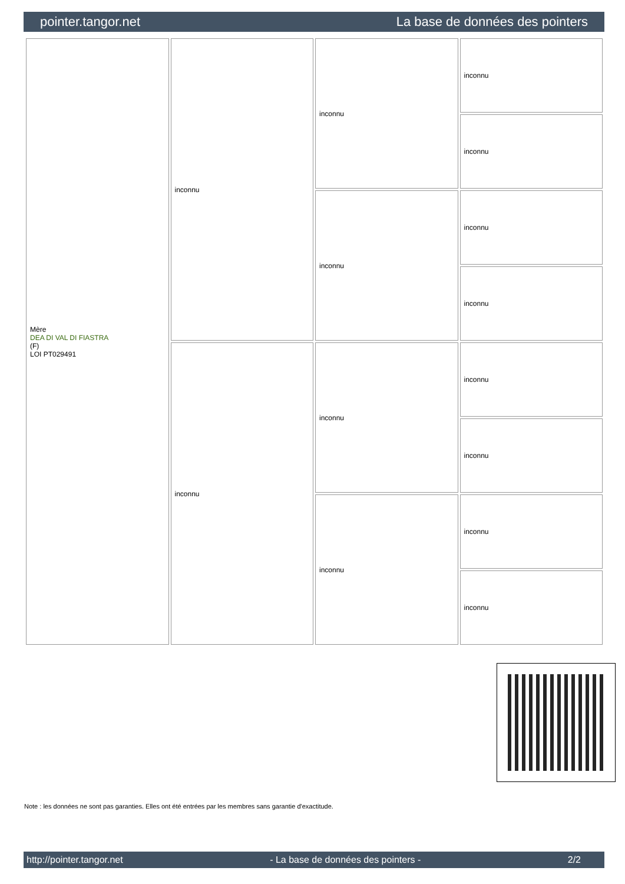pointer.tangor.net La base de données des pointers
| Mère DEA DI VAL DI FIASTRA (F) LOI PT029491 | inconnu | inconnu | inconnu |
| | | | inconnu |
| | | inconnu | inconnu |
| | | | inconnu |
| | inconnu | inconnu | inconnu |
| | | | inconnu |
| | | inconnu | inconnu |
| | | | inconnu |
Note : les données ne sont pas garanties. Elles ont été entrées par les membres sans garantie d'exactitude.
http://pointer.tangor.net - La base de données des pointers - 2/2